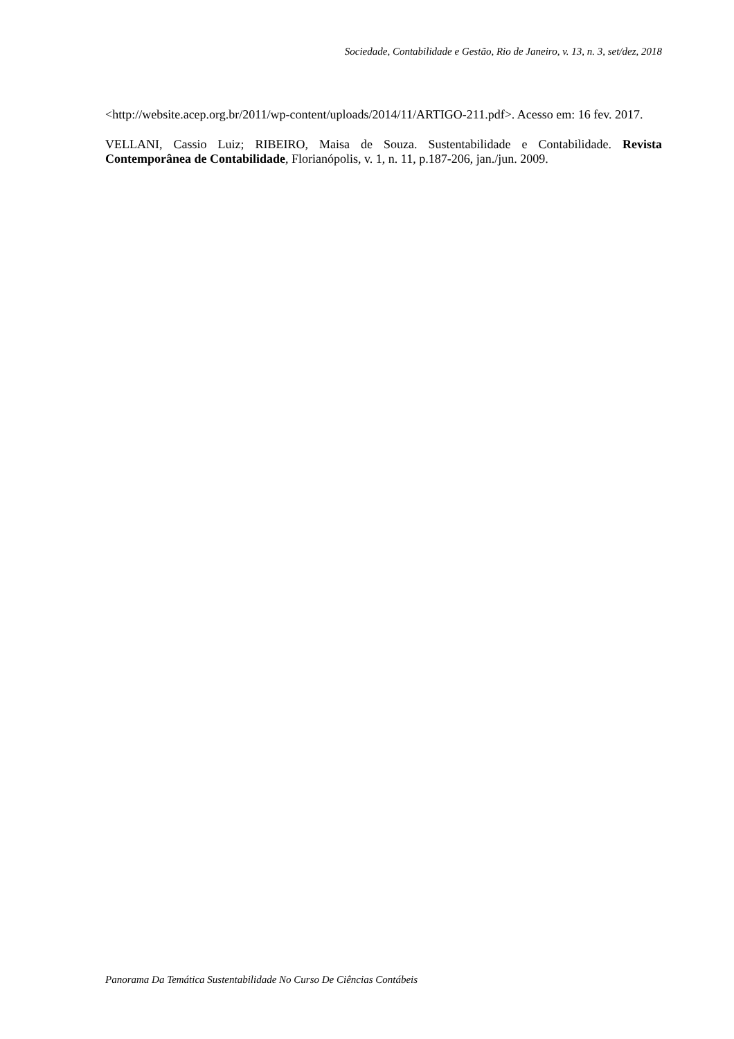Sociedade, Contabilidade e Gestão, Rio de Janeiro, v. 13, n. 3, set/dez, 2018
<http://website.acep.org.br/2011/wp-content/uploads/2014/11/ARTIGO-211.pdf>. Acesso em: 16 fev. 2017.
VELLANI, Cassio Luiz; RIBEIRO, Maisa de Souza. Sustentabilidade e Contabilidade. Revista Contemporânea de Contabilidade, Florianópolis, v. 1, n. 11, p.187-206, jan./jun. 2009.
Panorama Da Temática Sustentabilidade No Curso De Ciências Contábeis